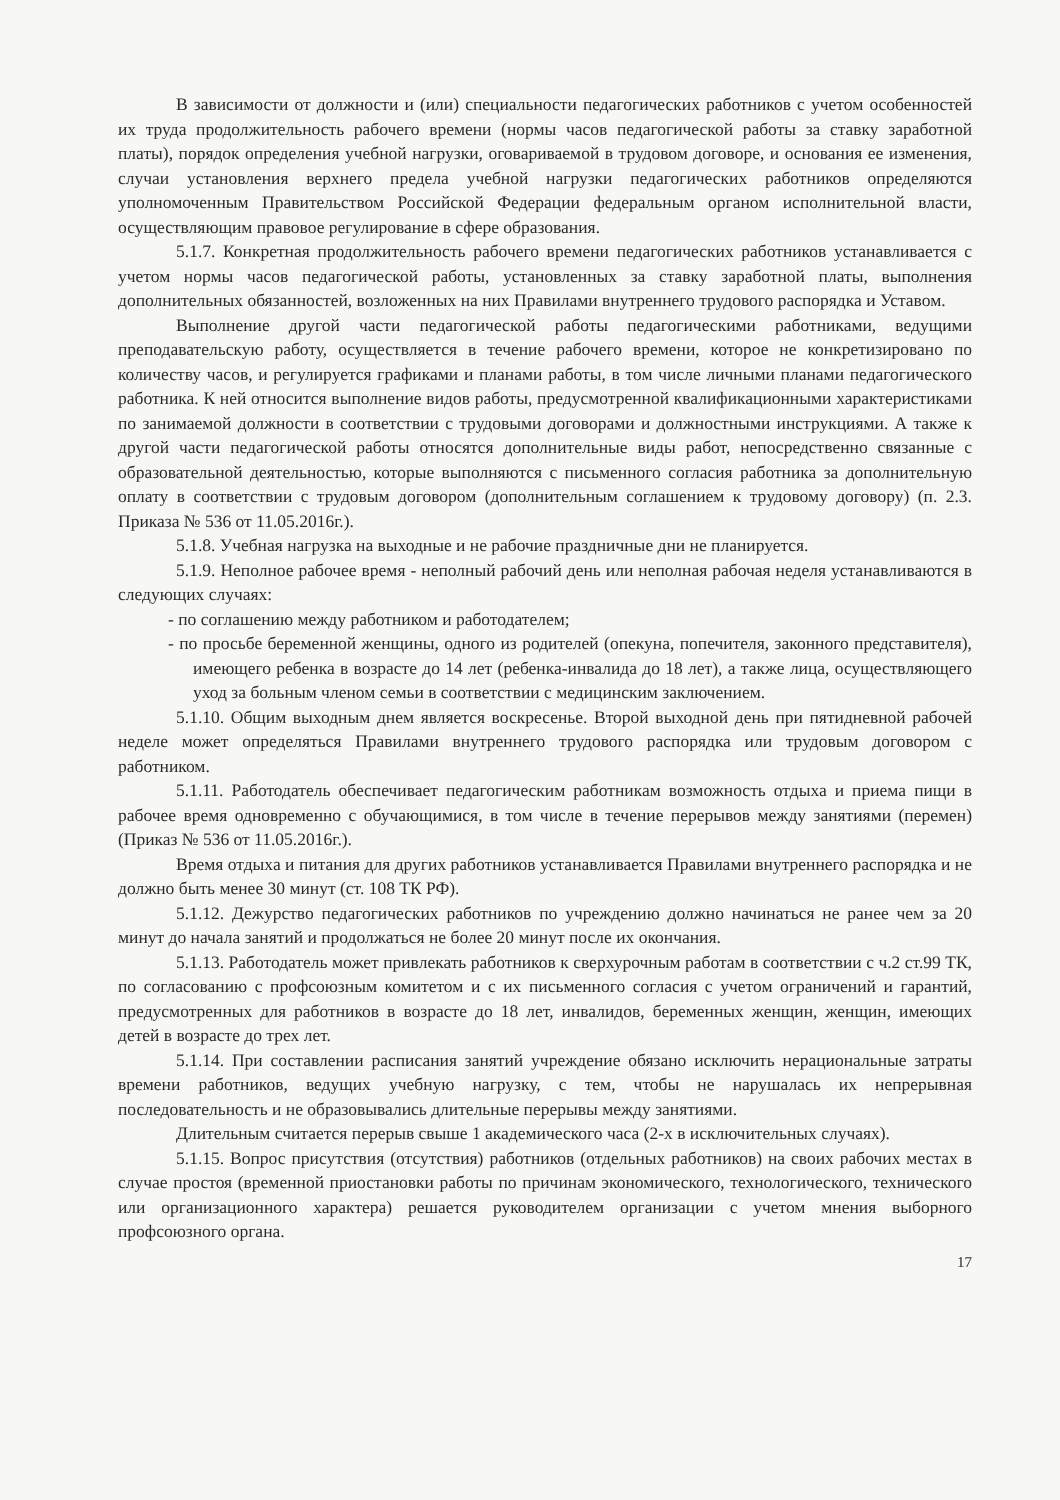В зависимости от должности и (или) специальности педагогических работников с учетом особенностей их труда продолжительность рабочего времени (нормы часов педагогической работы за ставку заработной платы), порядок определения учебной нагрузки, оговариваемой в трудовом договоре, и основания ее изменения, случаи установления верхнего предела учебной нагрузки педагогических работников определяются уполномоченным Правительством Российской Федерации федеральным органом исполнительной власти, осуществляющим правовое регулирование в сфере образования.
5.1.7. Конкретная продолжительность рабочего времени педагогических работников устанавливается с учетом нормы часов педагогической работы, установленных за ставку заработной платы, выполнения дополнительных обязанностей, возложенных на них Правилами внутреннего трудового распорядка и Уставом.
Выполнение другой части педагогической работы педагогическими работниками, ведущими преподавательскую работу, осуществляется в течение рабочего времени, которое не конкретизировано по количеству часов, и регулируется графиками и планами работы, в том числе личными планами педагогического работника. К ней относится выполнение видов работы, предусмотренной квалификационными характеристиками по занимаемой должности в соответствии с трудовыми договорами и должностными инструкциями. А также к другой части педагогической работы относятся дополнительные виды работ, непосредственно связанные с образовательной деятельностью, которые выполняются с письменного согласия работника за дополнительную оплату в соответствии с трудовым договором (дополнительным соглашением к трудовому договору) (п. 2.3. Приказа № 536 от 11.05.2016г.).
5.1.8. Учебная нагрузка на выходные и не рабочие праздничные дни не планируется.
5.1.9. Неполное рабочее время - неполный рабочий день или неполная рабочая неделя устанавливаются в следующих случаях:
- по соглашению между работником и работодателем;
- по просьбе беременной женщины, одного из родителей (опекуна, попечителя, законного представителя), имеющего ребенка в возрасте до 14 лет (ребенка-инвалида до 18 лет), а также лица, осуществляющего уход за больным членом семьи в соответствии с медицинским заключением.
5.1.10. Общим выходным днем является воскресенье. Второй выходной день при пятидневной рабочей неделе может определяться Правилами внутреннего трудового распорядка или трудовым договором с работником.
5.1.11. Работодатель обеспечивает педагогическим работникам возможность отдыха и приема пищи в рабочее время одновременно с обучающимися, в том числе в течение перерывов между занятиями (перемен) (Приказ № 536 от 11.05.2016г.).
Время отдыха и питания для других работников устанавливается Правилами внутреннего распорядка и не должно быть менее 30 минут (ст. 108 ТК РФ).
5.1.12. Дежурство педагогических работников по учреждению должно начинаться не ранее чем за 20 минут до начала занятий и продолжаться не более 20 минут после их окончания.
5.1.13. Работодатель может привлекать работников к сверхурочным работам в соответствии с ч.2 ст.99 ТК, по согласованию с профсоюзным комитетом и с их письменного согласия с учетом ограничений и гарантий, предусмотренных для работников в возрасте до 18 лет, инвалидов, беременных женщин, женщин, имеющих детей в возрасте до трех лет.
5.1.14. При составлении расписания занятий учреждение обязано исключить нерациональные затраты времени работников, ведущих учебную нагрузку, с тем, чтобы не нарушалась их непрерывная последовательность и не образовывались длительные перерывы между занятиями.
Длительным считается перерыв свыше 1 академического часа (2-х в исключительных случаях).
5.1.15. Вопрос присутствия (отсутствия) работников (отдельных работников) на своих рабочих местах в случае простоя (временной приостановки работы по причинам экономического, технологического, технического или организационного характера) решается руководителем организации с учетом мнения выборного профсоюзного органа.
17